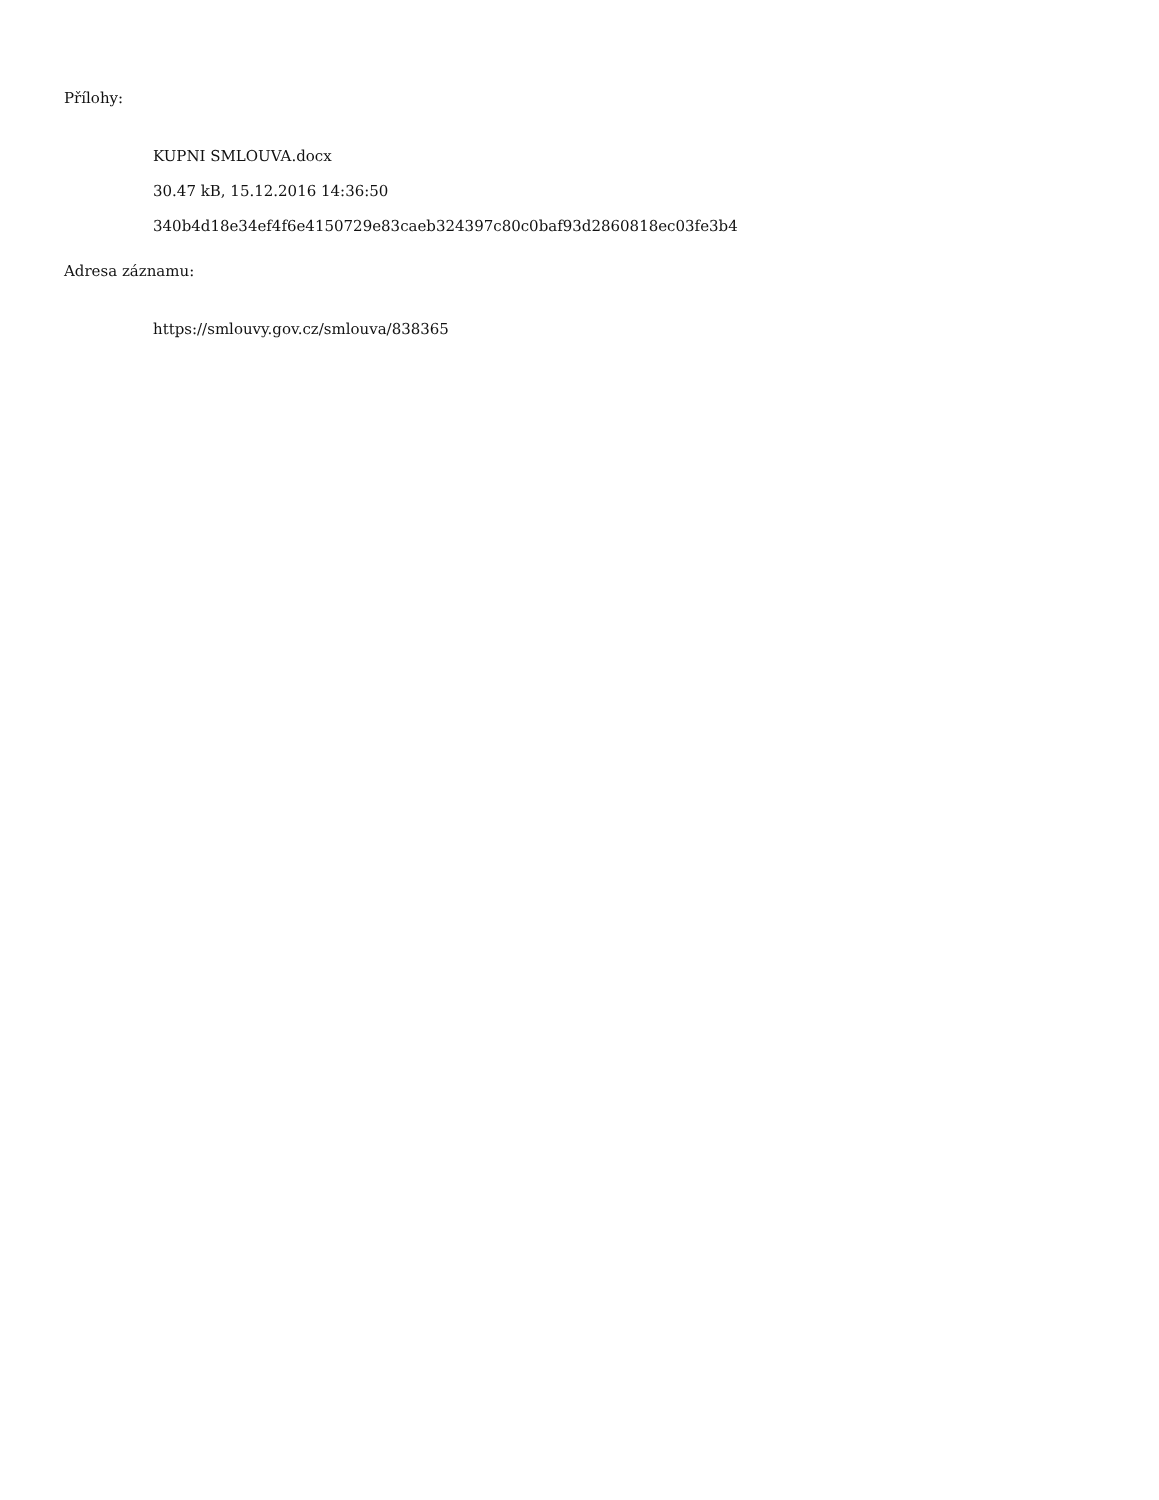Přílohy:
KUPNI SMLOUVA.docx
30.47 kB, 15.12.2016 14:36:50
340b4d18e34ef4f6e4150729e83caeb324397c80c0baf93d2860818ec03fe3b4
Adresa záznamu:
https://smlouvy.gov.cz/smlouva/838365